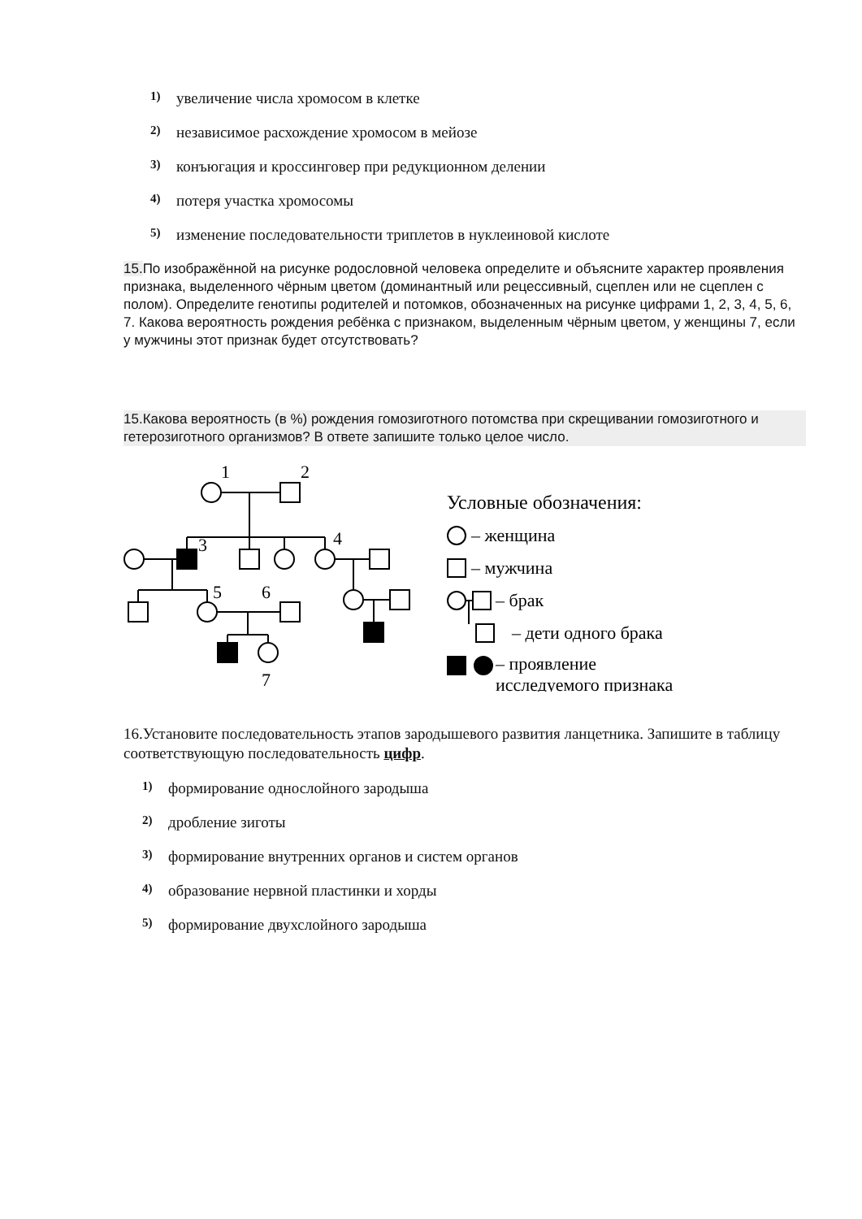1) увеличение числа хромосом в клетке
2) независимое расхождение хромосом в мейозе
3) конъюгация и кроссинговер при редукционном делении
4) потеря участка хромосомы
5) изменение последовательности триплетов в нуклеиновой кислоте
15. По изображённой на рисунке родословной человека определите и объясните характер проявления признака, выделенного чёрным цветом (доминантный или рецессивный, сцеплен или не сцеплен с полом). Определите генотипы родителей и потомков, обозначенных на рисунке цифрами 1, 2, 3, 4, 5, 6, 7. Какова вероятность рождения ребёнка с признаком, выделенным чёрным цветом, у женщины 7, если у мужчины этот признак будет отсутствовать?
15.Какова вероятность (в %) рождения гомозиготного потомства при скрещивании гомозиготного и гетерозиготного организмов? В ответе запишите только целое число.
1
2
3
4
5
6
7
Условные обозначения:
– женщина
– мужчина
– брак
– дети одного брака
– проявление
исследуемого признака
16.Установите последовательность этапов зародышевого развития ланцетника. Запишите в таблицу соответствующую последовательность цифр.
1) формирование однослойного зародыша
2) дробление зиготы
3) формирование внутренних органов и систем органов
4) образование нервной пластинки и хорды
5) формирование двухслойного зародыша